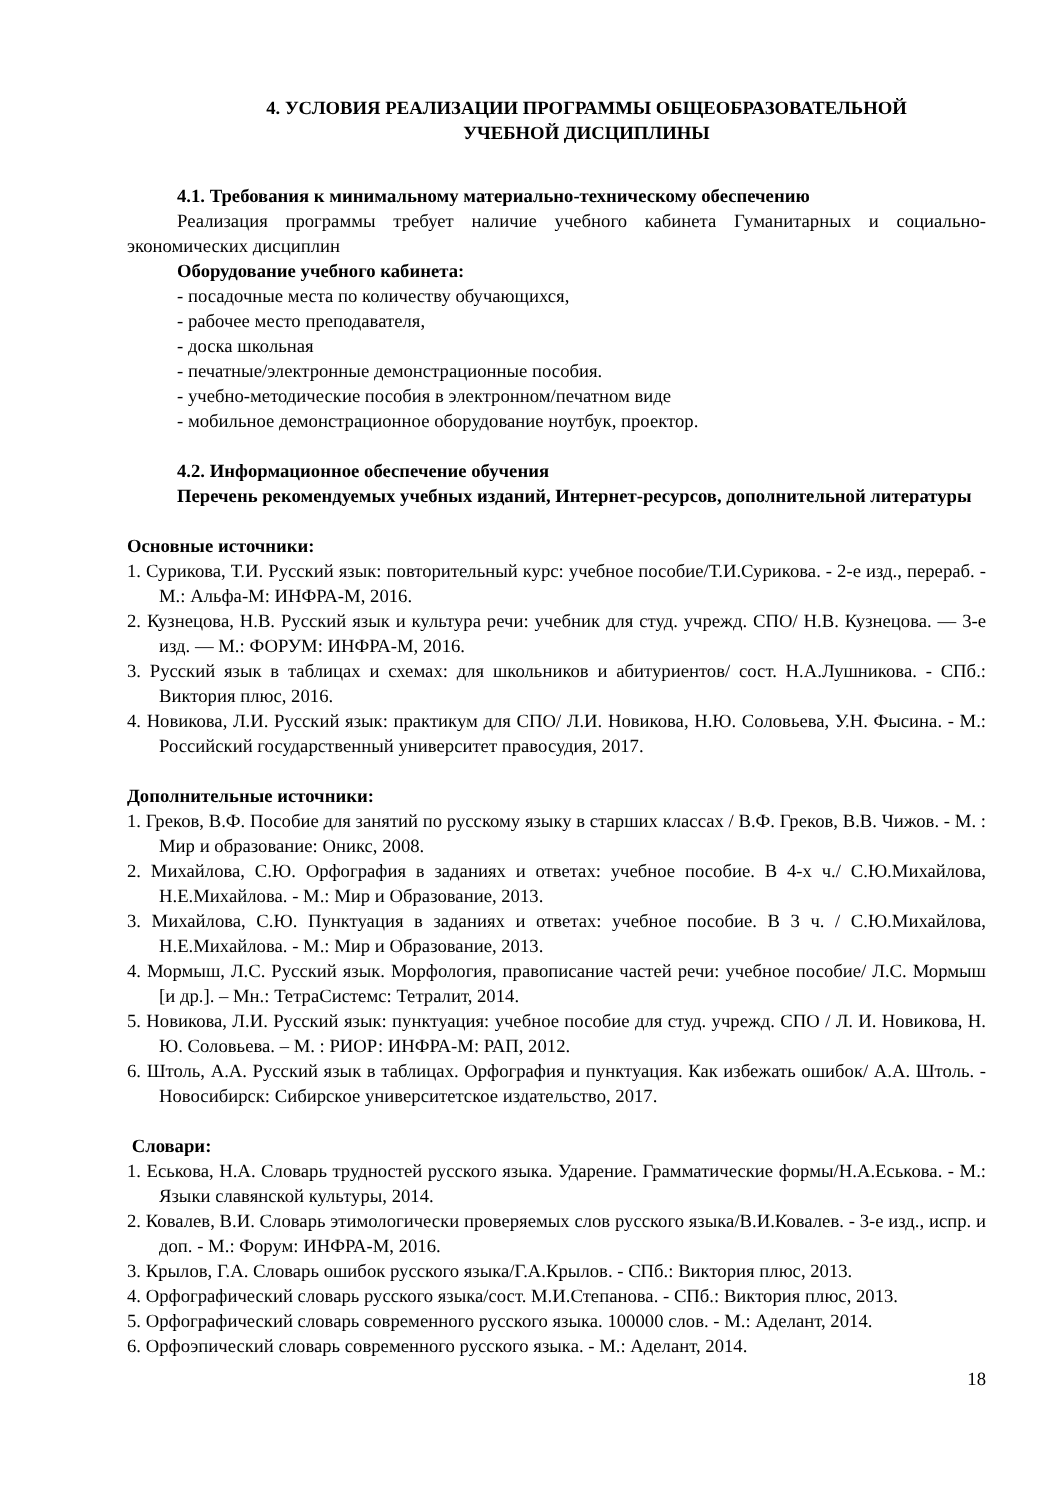4. УСЛОВИЯ РЕАЛИЗАЦИИ ПРОГРАММЫ ОБЩЕОБРАЗОВАТЕЛЬНОЙ
УЧЕБНОЙ ДИСЦИПЛИНЫ
4.1. Требования к минимальному материально-техническому обеспечению
Реализация программы требует наличие учебного кабинета Гуманитарных и социально-экономических дисциплин
Оборудование учебного кабинета:
- посадочные места по количеству обучающихся,
- рабочее место преподавателя,
- доска школьная
- печатные/электронные демонстрационные пособия.
- учебно-методические пособия в электронном/печатном виде
- мобильное демонстрационное оборудование ноутбук, проектор.
4.2. Информационное обеспечение обучения
Перечень рекомендуемых учебных изданий, Интернет-ресурсов, дополнительной литературы
Основные источники:
1. Сурикова, Т.И. Русский язык: повторительный курс: учебное пособие/Т.И.Сурикова. - 2-е изд., перераб. - М.: Альфа-М: ИНФРА-М, 2016.
2. Кузнецова, Н.В. Русский язык и культура речи: учебник для студ. учрежд. СПО/ Н.В. Кузнецова. — 3-е изд. — М.: ФОРУМ: ИНФРА-М, 2016.
3. Русский язык в таблицах и схемах: для школьников и абитуриентов/ сост. Н.А.Лушникова. - СПб.: Виктория плюс, 2016.
4. Новикова, Л.И. Русский язык: практикум для СПО/ Л.И. Новикова, Н.Ю. Соловьева, У.Н. Фысина. - М.: Российский государственный университет правосудия, 2017.
Дополнительные источники:
1. Греков, В.Ф. Пособие для занятий по русскому языку в старших классах / В.Ф. Греков, В.В. Чижов. - М. : Мир и образование: Оникс, 2008.
2. Михайлова, С.Ю. Орфография в заданиях и ответах: учебное пособие. В 4-х ч./ С.Ю.Михайлова, Н.Е.Михайлова. - М.: Мир и Образование, 2013.
3. Михайлова, С.Ю. Пунктуация в заданиях и ответах: учебное пособие. В 3 ч. / С.Ю.Михайлова, Н.Е.Михайлова. - М.: Мир и Образование, 2013.
4. Мормыш, Л.С. Русский язык. Морфология, правописание частей речи: учебное пособие/ Л.С. Мормыш [и др.]. – Мн.: ТетраСистемс: Тетралит, 2014.
5. Новикова, Л.И. Русский язык: пунктуация: учебное пособие для студ. учрежд. СПО / Л. И. Новикова, Н. Ю. Соловьева. – М. : РИОР: ИНФРА-М: РАП, 2012.
6. Штоль, А.А. Русский язык в таблицах. Орфография и пунктуация. Как избежать ошибок/ А.А. Штоль. - Новосибирск: Сибирское университетское издательство, 2017.
Словари:
1. Еськова, Н.А. Словарь трудностей русского языка. Ударение. Грамматические формы/Н.А.Еськова. - М.: Языки славянской культуры, 2014.
2. Ковалев, В.И. Словарь этимологически проверяемых слов русского языка/В.И.Ковалев. - 3-е изд., испр. и доп. - М.: Форум: ИНФРА-М, 2016.
3. Крылов, Г.А. Словарь ошибок русского языка/Г.А.Крылов. - СПб.: Виктория плюс, 2013.
4. Орфографический словарь русского языка/сост. М.И.Степанова. - СПб.: Виктория плюс, 2013.
5. Орфографический словарь современного русского языка. 100000 слов. - М.: Аделант, 2014.
6. Орфоэпический словарь современного русского языка. - М.: Аделант, 2014.
18